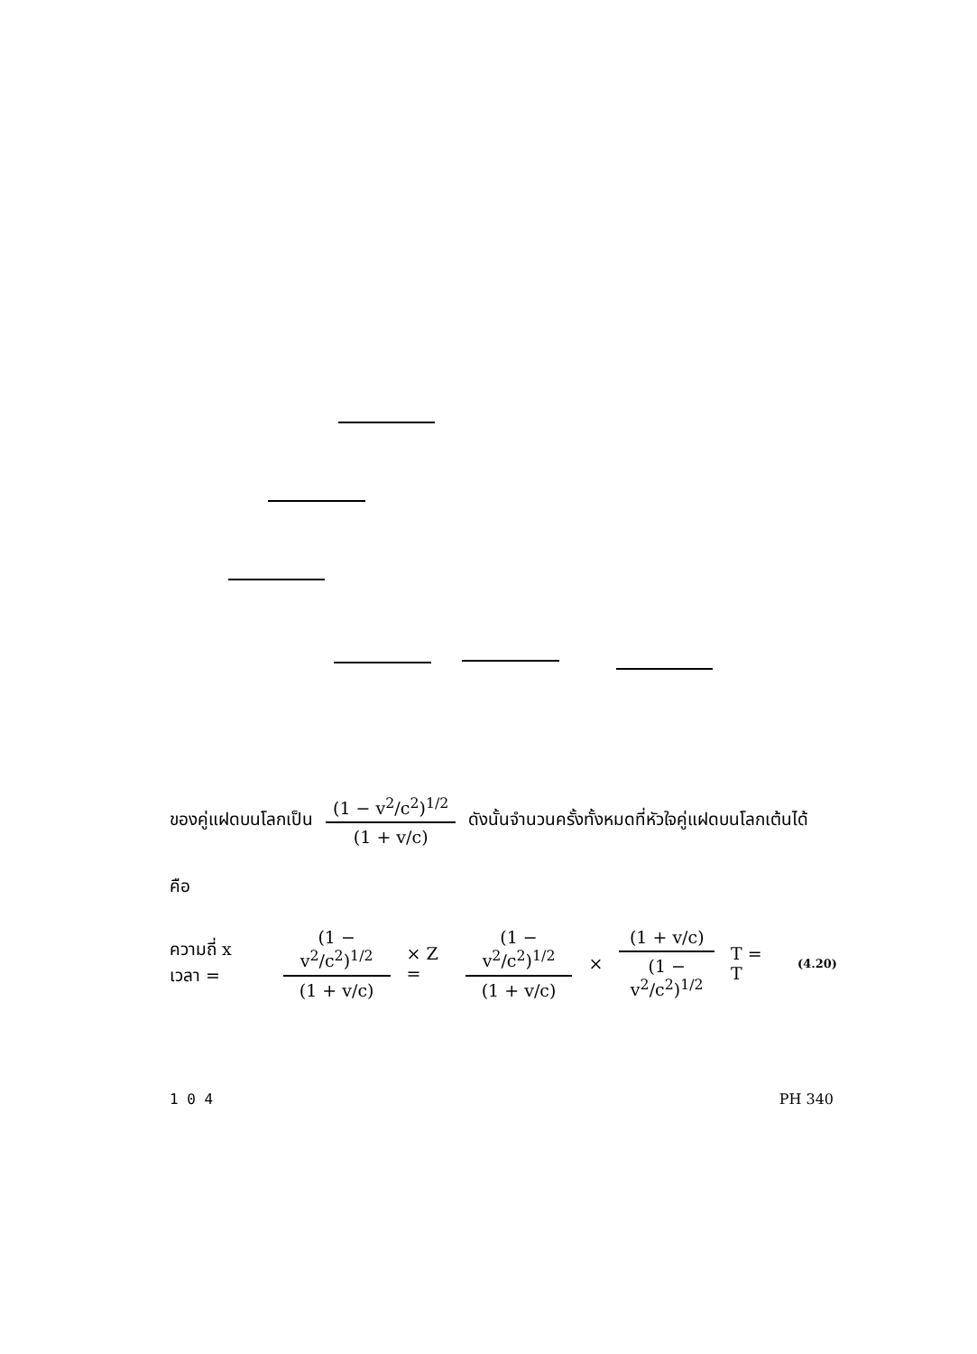ของคู่แฝดบนโลกเป็น
(1 − v<sup>2</sup>/c<sup>2</sup>)<sup>1/2</sup>
(1 + v/c)
ดังนั้นจำนวนครั้งทั้งหมดที่หัวใจคู่แฝดบนโลกเต้นได้
คือ
ความถี่ x เวลา =
(1 − v<sup>2</sup>/c<sup>2</sup>)<sup>1/2</sup>
(1 + v/c)
× Z =
(1 − v<sup>2</sup>/c<sup>2</sup>)<sup>1/2</sup>
(1 + v/c)
×
(1 + v/c)
(1 − v<sup>2</sup>/c<sup>2</sup>)<sup>1/2</sup>
T = T (4.20)
1 0 4 PH 340